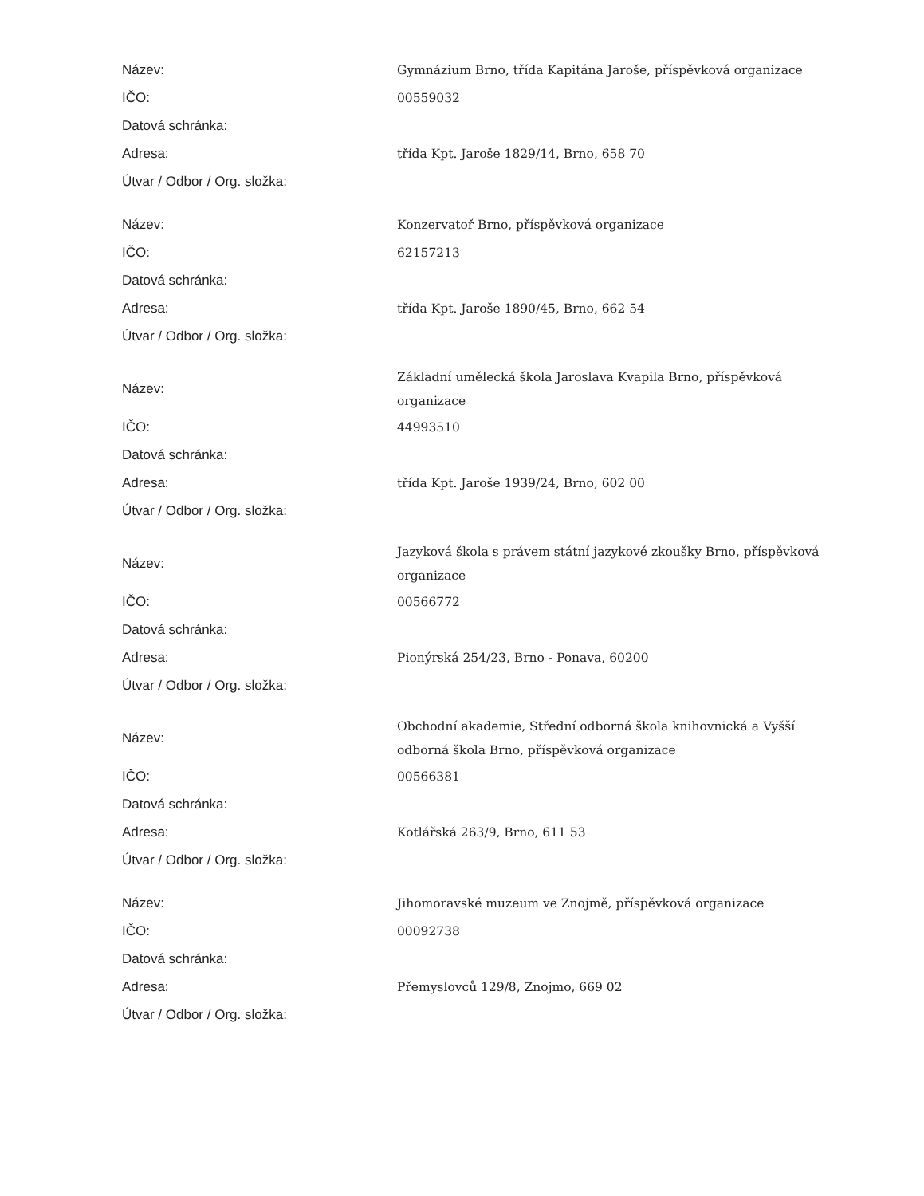| Název: | Gymnázium Brno, třída Kapitána Jaroše, příspěvková organizace |
| IČO: | 00559032 |
| Datová schránka: | |
| Adresa: | třída Kpt. Jaroše 1829/14, Brno, 658 70 |
| Útvar / Odbor / Org. složka: | |
| Název: | Konzervatoř Brno, příspěvková organizace |
| IČO: | 62157213 |
| Datová schránka: | |
| Adresa: | třída Kpt. Jaroše 1890/45, Brno, 662 54 |
| Útvar / Odbor / Org. složka: | |
| Název: | Základní umělecká škola Jaroslava Kvapila Brno, příspěvková organizace |
| IČO: | 44993510 |
| Datová schránka: | |
| Adresa: | třída Kpt. Jaroše 1939/24, Brno, 602 00 |
| Útvar / Odbor / Org. složka: | |
| Název: | Jazyková škola s právem státní jazykové zkoušky Brno, příspěvková organizace |
| IČO: | 00566772 |
| Datová schránka: | |
| Adresa: | Pionýrská 254/23, Brno - Ponava, 60200 |
| Útvar / Odbor / Org. složka: | |
| Název: | Obchodní akademie, Střední odborná škola knihovnická a Vyšší odborná škola Brno, příspěvková organizace |
| IČO: | 00566381 |
| Datová schránka: | |
| Adresa: | Kotlářská 263/9, Brno, 611 53 |
| Útvar / Odbor / Org. složka: | |
| Název: | Jihomoravské muzeum ve Znojmě, příspěvková organizace |
| IČO: | 00092738 |
| Datová schránka: | |
| Adresa: | Přemyslovců 129/8, Znojmo, 669 02 |
| Útvar / Odbor / Org. složka: | |